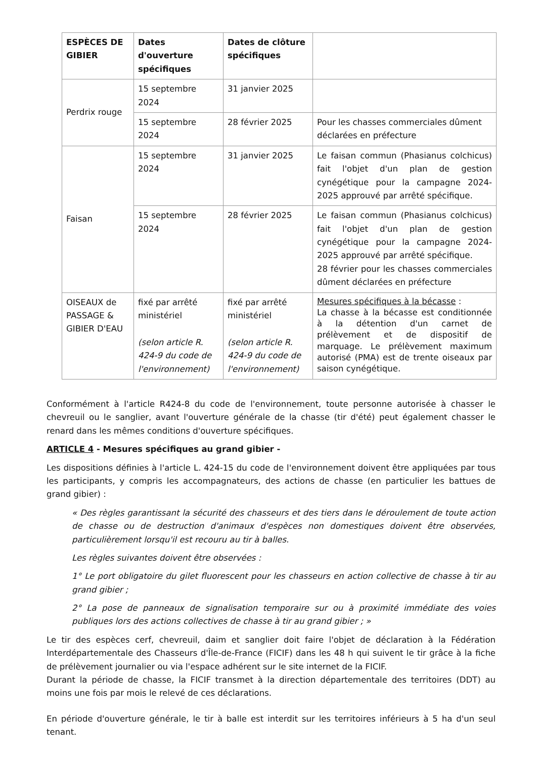| ESPÈCES DE GIBIER | Dates d'ouverture spécifiques | Dates de clôture spécifiques | |
| --- | --- | --- | --- |
| Perdrix rouge | 15 septembre 2024 | 31 janvier 2025 | |
| | 15 septembre 2024 | 28 février 2025 | Pour les chasses commerciales dûment déclarées en préfecture |
| Faisan | 15 septembre 2024 | 31 janvier 2025 | Le faisan commun (Phasianus colchicus) fait l'objet d'un plan de gestion cynégétique pour la campagne 2024-2025 approuvé par arrêté spécifique. |
| | 15 septembre 2024 | 28 février 2025 | Le faisan commun (Phasianus colchicus) fait l'objet d'un plan de gestion cynégétique pour la campagne 2024-2025 approuvé par arrêté spécifique. 28 février pour les chasses commerciales dûment déclarées en préfecture |
| OISEAUX de PASSAGE & GIBIER D'EAU | fixé par arrêté ministériel (selon article R. 424-9 du code de l'environnement) | fixé par arrêté ministériel (selon article R. 424-9 du code de l'environnement) | Mesures spécifiques à la bécasse : La chasse à la bécasse est conditionnée à la détention d'un carnet de prélèvement et de dispositif de marquage. Le prélèvement maximum autorisé (PMA) est de trente oiseaux par saison cynégétique. |
Conformément à l'article R424-8 du code de l'environnement, toute personne autorisée à chasser le chevreuil ou le sanglier, avant l'ouverture générale de la chasse (tir d'été) peut également chasser le renard dans les mêmes conditions d'ouverture spécifiques.
ARTICLE 4 - Mesures spécifiques au grand gibier -
Les dispositions définies à l'article L. 424-15 du code de l'environnement doivent être appliquées par tous les participants, y compris les accompagnateurs, des actions de chasse (en particulier les battues de grand gibier) :
« Des règles garantissant la sécurité des chasseurs et des tiers dans le déroulement de toute action de chasse ou de destruction d'animaux d'espèces non domestiques doivent être observées, particulièrement lorsqu'il est recouru au tir à balles.
Les règles suivantes doivent être observées :
1° Le port obligatoire du gilet fluorescent pour les chasseurs en action collective de chasse à tir au grand gibier ;
2° La pose de panneaux de signalisation temporaire sur ou à proximité immédiate des voies publiques lors des actions collectives de chasse à tir au grand gibier ; »
Le tir des espèces cerf, chevreuil, daim et sanglier doit faire l'objet de déclaration à la Fédération Interdépartementale des Chasseurs d'Île-de-France (FICIF) dans les 48 h qui suivent le tir grâce à la fiche de prélèvement journalier ou via l'espace adhérent sur le site internet de la FICIF.
Durant la période de chasse, la FICIF transmet à la direction départementale des territoires (DDT) au moins une fois par mois le relevé de ces déclarations.
En période d'ouverture générale, le tir à balle est interdit sur les territoires inférieurs à 5 ha d'un seul tenant.